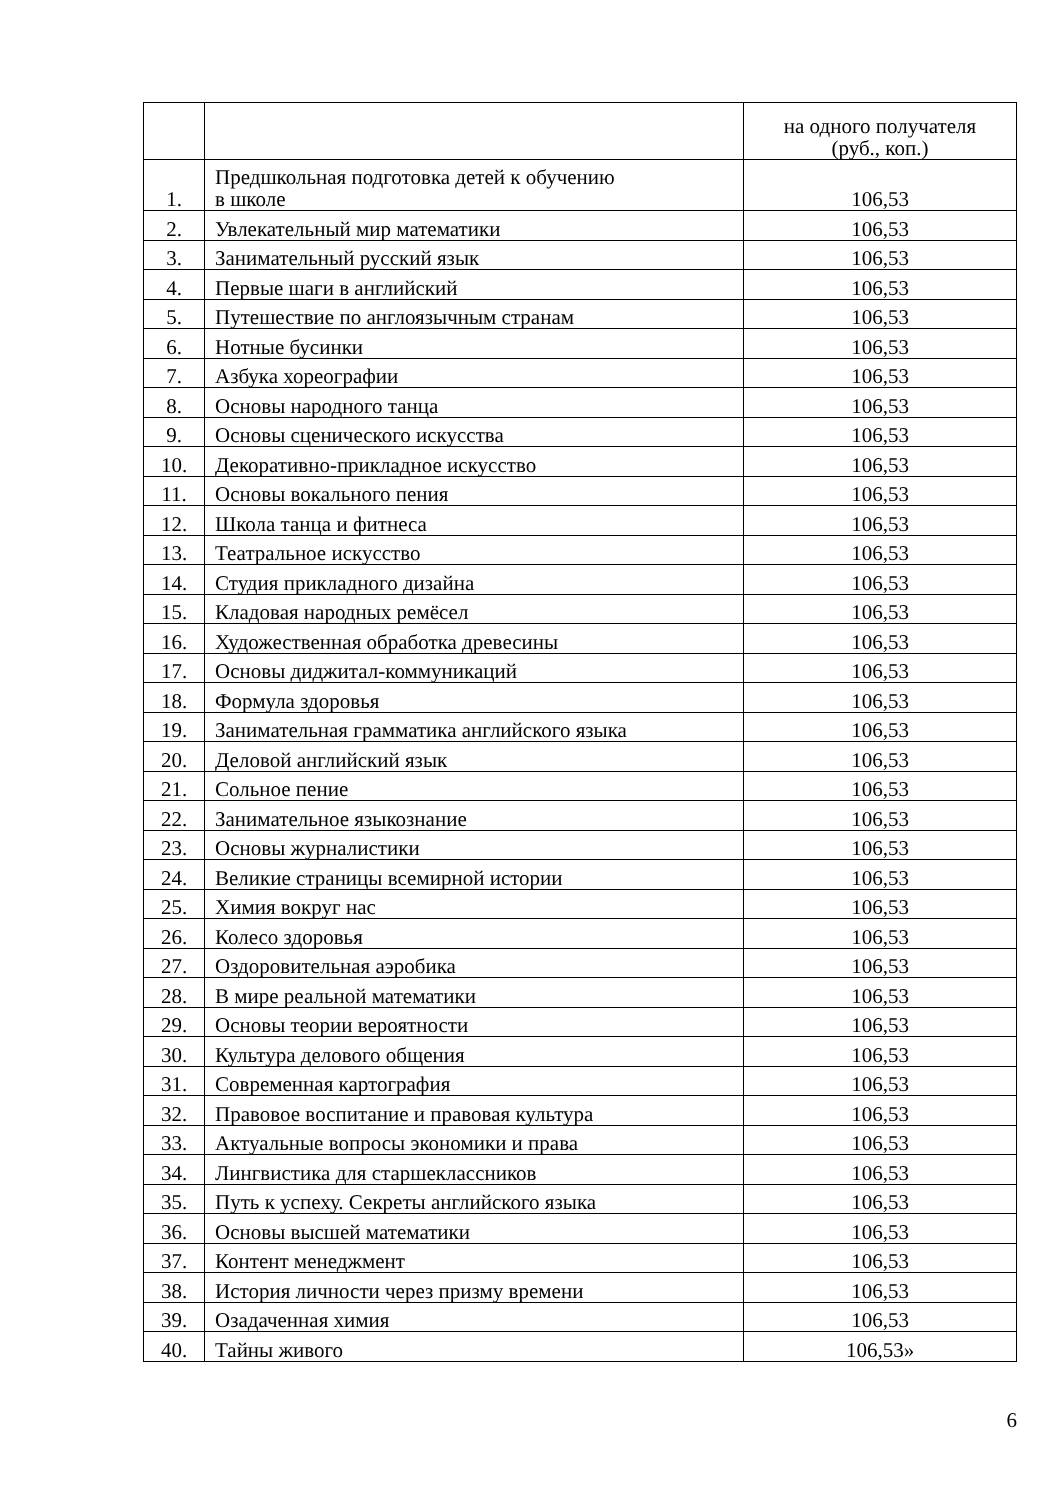| | | на одного получателя (руб., коп.) |
| 1. | Предшкольная подготовка детей к обучению в школе | 106,53 |
| 2. | Увлекательный мир математики | 106,53 |
| 3. | Занимательный русский язык | 106,53 |
| 4. | Первые шаги в английский | 106,53 |
| 5. | Путешествие по англоязычным странам | 106,53 |
| 6. | Нотные бусинки | 106,53 |
| 7. | Азбука хореографии | 106,53 |
| 8. | Основы народного танца | 106,53 |
| 9. | Основы сценического искусства | 106,53 |
| 10. | Декоративно-прикладное искусство | 106,53 |
| 11. | Основы вокального пения | 106,53 |
| 12. | Школа танца и фитнеса | 106,53 |
| 13. | Театральное искусство | 106,53 |
| 14. | Студия прикладного дизайна | 106,53 |
| 15. | Кладовая народных ремёсел | 106,53 |
| 16. | Художественная обработка древесины | 106,53 |
| 17. | Основы диджитал-коммуникаций | 106,53 |
| 18. | Формула здоровья | 106,53 |
| 19. | Занимательная грамматика английского языка | 106,53 |
| 20. | Деловой английский язык | 106,53 |
| 21. | Сольное пение | 106,53 |
| 22. | Занимательное языкознание | 106,53 |
| 23. | Основы журналистики | 106,53 |
| 24. | Великие страницы всемирной истории | 106,53 |
| 25. | Химия вокруг нас | 106,53 |
| 26. | Колесо здоровья | 106,53 |
| 27. | Оздоровительная аэробика | 106,53 |
| 28. | В мире реальной математики | 106,53 |
| 29. | Основы теории вероятности | 106,53 |
| 30. | Культура делового общения | 106,53 |
| 31. | Современная картография | 106,53 |
| 32. | Правовое воспитание и правовая культура | 106,53 |
| 33. | Актуальные вопросы экономики и права | 106,53 |
| 34. | Лингвистика для старшеклассников | 106,53 |
| 35. | Путь к успеху. Секреты английского языка | 106,53 |
| 36. | Основы высшей математики | 106,53 |
| 37. | Контент менеджмент | 106,53 |
| 38. | История личности через призму времени | 106,53 |
| 39. | Озадаченная химия | 106,53 |
| 40. | Тайны живого | 106,53» |
6